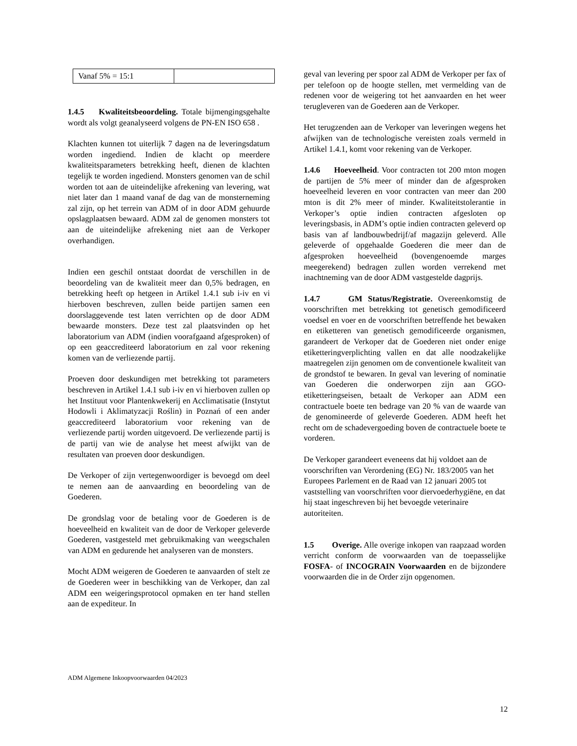| Vanaf 5% = 15:1 | |
1.4.5 Kwaliteitsbeoordeling. Totale bijmengingsgehalte wordt als volgt geanalyseerd volgens de PN-EN ISO 658 .
Klachten kunnen tot uiterlijk 7 dagen na de leveringsdatum worden ingediend. Indien de klacht op meerdere kwaliteitsparameters betrekking heeft, dienen de klachten tegelijk te worden ingediend. Monsters genomen van de schil worden tot aan de uiteindelijke afrekening van levering, wat niet later dan 1 maand vanaf de dag van de monsterneming zal zijn, op het terrein van ADM of in door ADM gehuurde opslagplaatsen bewaard. ADM zal de genomen monsters tot aan de uiteindelijke afrekening niet aan de Verkoper overhandigen.
Indien een geschil ontstaat doordat de verschillen in de beoordeling van de kwaliteit meer dan 0,5% bedragen, en betrekking heeft op hetgeen in Artikel 1.4.1 sub i-iv en vi hierboven beschreven, zullen beide partijen samen een doorslaggevende test laten verrichten op de door ADM bewaarde monsters. Deze test zal plaatsvinden op het laboratorium van ADM (indien voorafgaand afgesproken) of op een geaccrediteerd laboratorium en zal voor rekening komen van de verliezende partij.
Proeven door deskundigen met betrekking tot parameters beschreven in Artikel 1.4.1 sub i-iv en vi hierboven zullen op het Instituut voor Plantenkwekerij en Acclimatisatie (Instytut Hodowli i Aklimatyzacji Roślin) in Poznań of een ander geaccrediteerd laboratorium voor rekening van de verliezende partij worden uitgevoerd. De verliezende partij is de partij van wie de analyse het meest afwijkt van de resultaten van proeven door deskundigen.
De Verkoper of zijn vertegenwoordiger is bevoegd om deel te nemen aan de aanvaarding en beoordeling van de Goederen.
De grondslag voor de betaling voor de Goederen is de hoeveelheid en kwaliteit van de door de Verkoper geleverde Goederen, vastgesteld met gebruikmaking van weegschalen van ADM en gedurende het analyseren van de monsters.
Mocht ADM weigeren de Goederen te aanvaarden of stelt ze de Goederen weer in beschikking van de Verkoper, dan zal ADM een weigeringsprotocol opmaken en ter hand stellen aan de expediteur. In
geval van levering per spoor zal ADM de Verkoper per fax of per telefoon op de hoogte stellen, met vermelding van de redenen voor de weigering tot het aanvaarden en het weer terugleveren van de Goederen aan de Verkoper.
Het terugzenden aan de Verkoper van leveringen wegens het afwijken van de technologische vereisten zoals vermeld in Artikel 1.4.1, komt voor rekening van de Verkoper.
1.4.6 Hoeveelheid. Voor contracten tot 200 mton mogen de partijen de 5% meer of minder dan de afgesproken hoeveelheid leveren en voor contracten van meer dan 200 mton is dit 2% meer of minder. Kwaliteitstolerantie in Verkoper’s optie indien contracten afgesloten op leveringsbasis, in ADM’s optie indien contracten geleverd op basis van af landbouwbedrijf/af magazijn geleverd. Alle geleverde of opgehaalde Goederen die meer dan de afgesproken hoeveelheid (bovengenoemde marges meegerekend) bedragen zullen worden verrekend met inachtneming van de door ADM vastgestelde dagprijs.
1.4.7 GM Status/Registratie. Overeenkomstig de voorschriften met betrekking tot genetisch gemodificeerd voedsel en voer en de voorschriften betreffende het bewaken en etiketteren van genetisch gemodificeerde organismen, garandeert de Verkoper dat de Goederen niet onder enige etiketteringverplichting vallen en dat alle noodzakelijke maatregelen zijn genomen om de conventionele kwaliteit van de grondstof te bewaren. In geval van levering of nominatie van Goederen die onderworpen zijn aan GGO-etiketteringseisen, betaalt de Verkoper aan ADM een contractuele boete ten bedrage van 20 % van de waarde van de genomineerde of geleverde Goederen. ADM heeft het recht om de schadevergoeding boven de contractuele boete te vorderen.
De Verkoper garandeert eveneens dat hij voldoet aan de voorschriften van Verordening (EG) Nr. 183/2005 van het Europees Parlement en de Raad van 12 januari 2005 tot vaststelling van voorschriften voor diervoederhygiëne, en dat hij staat ingeschreven bij het bevoegde veterinaire autoriteiten.
1.5 Overige. Alle overige inkopen van raapzaad worden verricht conform de voorwaarden van de toepasselijke FOSFA- of INCOGRAIN Voorwaarden en de bijzondere voorwaarden die in de Order zijn opgenomen.
ADM Algemene Inkoopvoorwaarden 04/2023
12